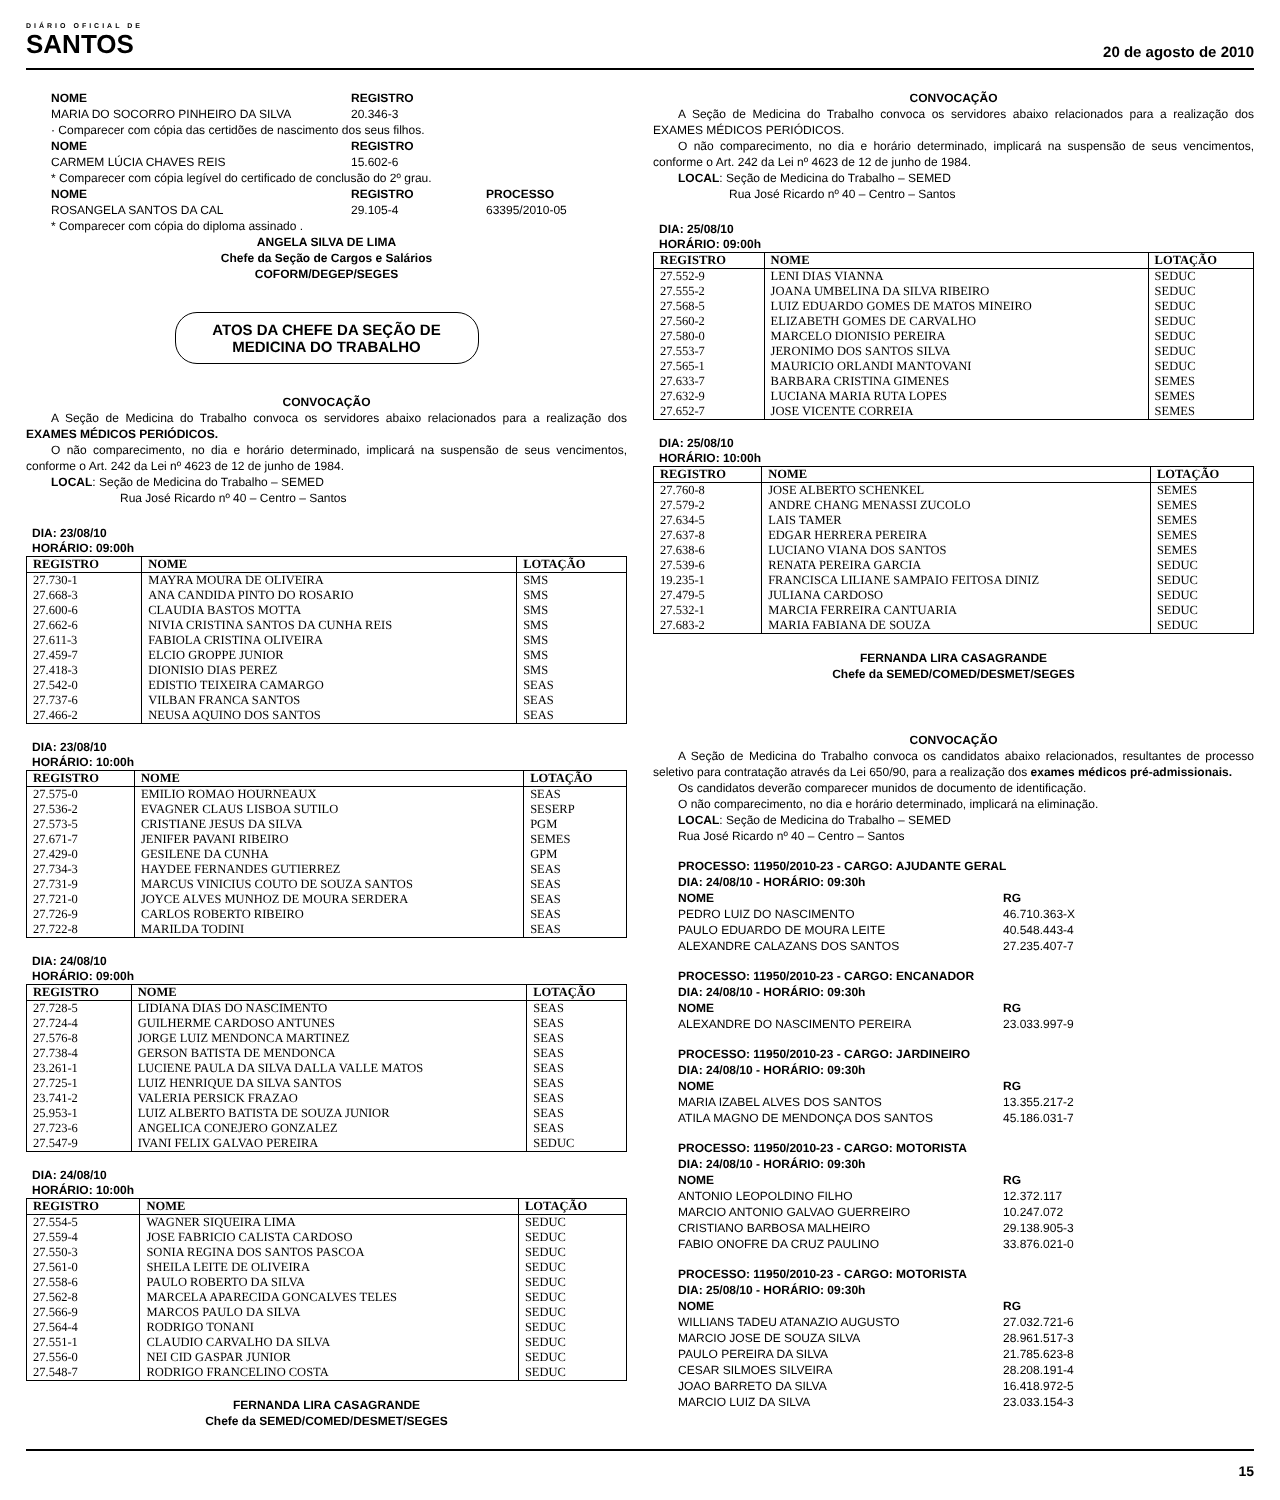DIÁRIO OFICIAL DE
SANTOS
20 de agosto de 2010
| NOME | REGISTRO | |
| --- | --- | --- |
| MARIA DO SOCORRO PINHEIRO DA SILVA | 20.346-3 | |
| · Comparecer com cópia das certidões de nascimento dos seus filhos. | | |
| NOME | REGISTRO | |
| CARMEM LÚCIA CHAVES REIS | 15.602-6 | |
| * Comparecer com cópia legível do certificado de conclusão do 2º grau. | | |
| NOME | REGISTRO | PROCESSO |
| ROSANGELA SANTOS DA CAL | 29.105-4 | 63395/2010-05 |
| * Comparecer com cópia do diploma assinado . | | |
ANGELA SILVA DE LIMA
Chefe da Seção de Cargos e Salários
COFORM/DEGEP/SEGES
ATOS DA CHEFE DA SEÇÃO DE MEDICINA DO TRABALHO
CONVOCAÇÃO
A Seção de Medicina do Trabalho convoca os servidores abaixo relacionados para a realização dos EXAMES MÉDICOS PERIÓDICOS.
O não comparecimento, no dia e horário determinado, implicará na suspensão de seus vencimentos, conforme o Art. 242 da Lei nº 4623 de 12 de junho de 1984.
LOCAL: Seção de Medicina do Trabalho – SEMED
Rua José Ricardo nº 40 – Centro – Santos
DIA: 23/08/10
HORÁRIO: 09:00h
| REGISTRO | NOME | LOTAÇÃO |
| --- | --- | --- |
| 27.730-1 | MAYRA MOURA DE OLIVEIRA | SMS |
| 27.668-3 | ANA CANDIDA PINTO DO ROSARIO | SMS |
| 27.600-6 | CLAUDIA BASTOS MOTTA | SMS |
| 27.662-6 | NIVIA CRISTINA SANTOS DA CUNHA REIS | SMS |
| 27.611-3 | FABIOLA CRISTINA OLIVEIRA | SMS |
| 27.459-7 | ELCIO GROPPE JUNIOR | SMS |
| 27.418-3 | DIONISIO DIAS PEREZ | SMS |
| 27.542-0 | EDISTIO TEIXEIRA CAMARGO | SEAS |
| 27.737-6 | VILBAN FRANCA SANTOS | SEAS |
| 27.466-2 | NEUSA AQUINO DOS SANTOS | SEAS |
DIA: 23/08/10
HORÁRIO: 10:00h
| REGISTRO | NOME | LOTAÇÃO |
| --- | --- | --- |
| 27.575-0 | EMILIO ROMAO HOURNEAUX | SEAS |
| 27.536-2 | EVAGNER CLAUS LISBOA SUTILO | SESERP |
| 27.573-5 | CRISTIANE JESUS DA SILVA | PGM |
| 27.671-7 | JENIFER PAVANI RIBEIRO | SEMES |
| 27.429-0 | GESILENE DA CUNHA | GPM |
| 27.734-3 | HAYDEE FERNANDES GUTIERREZ | SEAS |
| 27.731-9 | MARCUS VINICIUS COUTO DE SOUZA SANTOS | SEAS |
| 27.721-0 | JOYCE ALVES MUNHOZ DE MOURA SERDERA | SEAS |
| 27.726-9 | CARLOS ROBERTO RIBEIRO | SEAS |
| 27.722-8 | MARILDA TODINI | SEAS |
DIA: 24/08/10
HORÁRIO: 09:00h
| REGISTRO | NOME | LOTAÇÃO |
| --- | --- | --- |
| 27.728-5 | LIDIANA DIAS DO NASCIMENTO | SEAS |
| 27.724-4 | GUILHERME CARDOSO ANTUNES | SEAS |
| 27.576-8 | JORGE LUIZ MENDONCA MARTINEZ | SEAS |
| 27.738-4 | GERSON BATISTA DE MENDONCA | SEAS |
| 23.261-1 | LUCIENE PAULA DA SILVA DALLA VALLE MATOS | SEAS |
| 27.725-1 | LUIZ HENRIQUE DA SILVA SANTOS | SEAS |
| 23.741-2 | VALERIA PERSICK FRAZAO | SEAS |
| 25.953-1 | LUIZ ALBERTO BATISTA DE SOUZA JUNIOR | SEAS |
| 27.723-6 | ANGELICA CONEJERO GONZALEZ | SEAS |
| 27.547-9 | IVANI FELIX GALVAO PEREIRA | SEDUC |
DIA: 24/08/10
HORÁRIO: 10:00h
| REGISTRO | NOME | LOTAÇÃO |
| --- | --- | --- |
| 27.554-5 | WAGNER SIQUEIRA LIMA | SEDUC |
| 27.559-4 | JOSE FABRICIO CALISTA CARDOSO | SEDUC |
| 27.550-3 | SONIA REGINA DOS SANTOS PASCOA | SEDUC |
| 27.561-0 | SHEILA LEITE DE OLIVEIRA | SEDUC |
| 27.558-6 | PAULO ROBERTO DA SILVA | SEDUC |
| 27.562-8 | MARCELA APARECIDA GONCALVES TELES | SEDUC |
| 27.566-9 | MARCOS PAULO DA SILVA | SEDUC |
| 27.564-4 | RODRIGO TONANI | SEDUC |
| 27.551-1 | CLAUDIO CARVALHO DA SILVA | SEDUC |
| 27.556-0 | NEI CID GASPAR JUNIOR | SEDUC |
| 27.548-7 | RODRIGO FRANCELINO COSTA | SEDUC |
FERNANDA LIRA CASAGRANDE
Chefe da SEMED/COMED/DESMET/SEGES
CONVOCAÇÃO
A Seção de Medicina do Trabalho convoca os servidores abaixo relacionados para a realização dos EXAMES MÉDICOS PERIÓDICOS.
O não comparecimento, no dia e horário determinado, implicará na suspensão de seus vencimentos, conforme o Art. 242 da Lei nº 4623 de 12 de junho de 1984.
LOCAL: Seção de Medicina do Trabalho – SEMED
Rua José Ricardo nº 40 – Centro – Santos
DIA: 25/08/10
HORÁRIO: 09:00h
| REGISTRO | NOME | LOTAÇÃO |
| --- | --- | --- |
| 27.552-9 | LENI DIAS VIANNA | SEDUC |
| 27.555-2 | JOANA UMBELINA DA SILVA RIBEIRO | SEDUC |
| 27.568-5 | LUIZ EDUARDO GOMES DE MATOS MINEIRO | SEDUC |
| 27.560-2 | ELIZABETH GOMES DE CARVALHO | SEDUC |
| 27.580-0 | MARCELO DIONISIO PEREIRA | SEDUC |
| 27.553-7 | JERONIMO DOS SANTOS SILVA | SEDUC |
| 27.565-1 | MAURICIO ORLANDI MANTOVANI | SEDUC |
| 27.633-7 | BARBARA CRISTINA GIMENES | SEMES |
| 27.632-9 | LUCIANA MARIA RUTA LOPES | SEMES |
| 27.652-7 | JOSE VICENTE CORREIA | SEMES |
DIA: 25/08/10
HORÁRIO: 10:00h
| REGISTRO | NOME | LOTAÇÃO |
| --- | --- | --- |
| 27.760-8 | JOSE ALBERTO SCHENKEL | SEMES |
| 27.579-2 | ANDRE CHANG MENASSI ZUCOLO | SEMES |
| 27.634-5 | LAIS TAMER | SEMES |
| 27.637-8 | EDGAR HERRERA PEREIRA | SEMES |
| 27.638-6 | LUCIANO VIANA DOS SANTOS | SEMES |
| 27.539-6 | RENATA PEREIRA GARCIA | SEDUC |
| 19.235-1 | FRANCISCA LILIANE SAMPAIO FEITOSA DINIZ | SEDUC |
| 27.479-5 | JULIANA CARDOSO | SEDUC |
| 27.532-1 | MARCIA FERREIRA CANTUARIA | SEDUC |
| 27.683-2 | MARIA FABIANA DE SOUZA | SEDUC |
FERNANDA LIRA CASAGRANDE
Chefe da SEMED/COMED/DESMET/SEGES
CONVOCAÇÃO
A Seção de Medicina do Trabalho convoca os candidatos abaixo relacionados, resultantes de processo seletivo para contratação através da Lei 650/90, para a realização dos exames médicos pré-admissionais.
Os candidatos deverão comparecer munidos de documento de identificação.
O não comparecimento, no dia e horário determinado, implicará na eliminação.
LOCAL: Seção de Medicina do Trabalho – SEMED
Rua José Ricardo nº 40 – Centro – Santos
PROCESSO: 11950/2010-23 - CARGO: AJUDANTE GERAL
DIA: 24/08/10 - HORÁRIO: 09:30h
| NOME | RG |
| --- | --- |
| PEDRO LUIZ DO NASCIMENTO | 46.710.363-X |
| PAULO EDUARDO DE MOURA LEITE | 40.548.443-4 |
| ALEXANDRE CALAZANS DOS SANTOS | 27.235.407-7 |
PROCESSO: 11950/2010-23 - CARGO: ENCANADOR
DIA: 24/08/10 - HORÁRIO: 09:30h
| NOME | RG |
| --- | --- |
| ALEXANDRE DO NASCIMENTO PEREIRA | 23.033.997-9 |
PROCESSO: 11950/2010-23 - CARGO: JARDINEIRO
DIA: 24/08/10 - HORÁRIO: 09:30h
| NOME | RG |
| --- | --- |
| MARIA IZABEL ALVES DOS SANTOS | 13.355.217-2 |
| ATILA MAGNO DE MENDONÇA DOS SANTOS | 45.186.031-7 |
PROCESSO: 11950/2010-23 - CARGO: MOTORISTA
DIA: 24/08/10 - HORÁRIO: 09:30h
| NOME | RG |
| --- | --- |
| ANTONIO LEOPOLDINO FILHO | 12.372.117 |
| MARCIO ANTONIO GALVAO GUERREIRO | 10.247.072 |
| CRISTIANO BARBOSA MALHEIRO | 29.138.905-3 |
| FABIO ONOFRE DA CRUZ PAULINO | 33.876.021-0 |
PROCESSO: 11950/2010-23 - CARGO: MOTORISTA
DIA: 25/08/10 - HORÁRIO: 09:30h
| NOME | RG |
| --- | --- |
| WILLIANS TADEU ATANAZIO AUGUSTO | 27.032.721-6 |
| MARCIO JOSE DE SOUZA SILVA | 28.961.517-3 |
| PAULO PEREIRA DA SILVA | 21.785.623-8 |
| CESAR SILMOES SILVEIRA | 28.208.191-4 |
| JOAO BARRETO DA SILVA | 16.418.972-5 |
| MARCIO LUIZ DA SILVA | 23.033.154-3 |
15